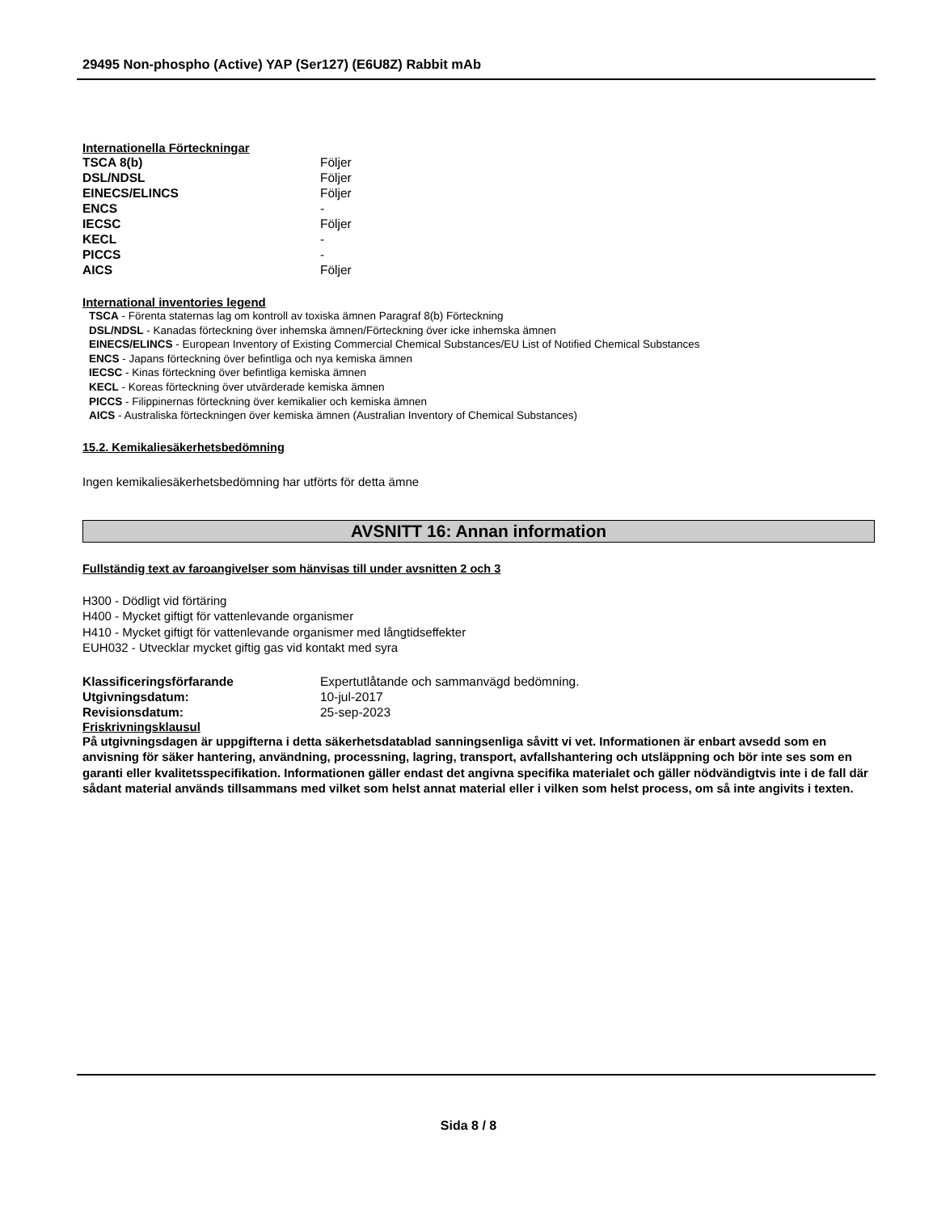29495 Non-phospho (Active) YAP (Ser127) (E6U8Z) Rabbit mAb
Internationella Förteckningar
| TSCA 8(b) | Följer |
| DSL/NDSL | Följer |
| EINECS/ELINCS | Följer |
| ENCS | - |
| IECSC | Följer |
| KECL | - |
| PICCS | - |
| AICS | Följer |
International inventories legend
TSCA - Förenta staternas lag om kontroll av toxiska ämnen Paragraf 8(b) Förteckning
DSL/NDSL - Kanadas förteckning över inhemska ämnen/Förteckning över icke inhemska ämnen
EINECS/ELINCS - European Inventory of Existing Commercial Chemical Substances/EU List of Notified Chemical Substances
ENCS - Japans förteckning över befintliga och nya kemiska ämnen
IECSC - Kinas förteckning över befintliga kemiska ämnen
KECL - Koreas förteckning över utvärderade kemiska ämnen
PICCS - Filippinernas förteckning över kemikalier och kemiska ämnen
AICS - Australiska förteckningen över kemiska ämnen (Australian Inventory of Chemical Substances)
15.2. Kemikaliesäkerhetsbedömning
Ingen kemikaliesäkerhetsbedömning har utförts för detta ämne
AVSNITT 16: Annan information
Fullständig text av faroangivelser som hänvisas till under avsnitten 2 och 3
H300 - Dödligt vid förtäring
H400 - Mycket giftigt för vattenlevande organismer
H410 - Mycket giftigt för vattenlevande organismer med långtidseffekter
EUH032 - Utvecklar mycket giftig gas vid kontakt med syra
| Klassificeringsförfarande | Expertutlåtande och sammanvägd bedömning. |
| Utgivningsdatum: | 10-jul-2017 |
| Revisionsdatum: | 25-sep-2023 |
Friskrivningsklausul
På utgivningsdagen är uppgifterna i detta säkerhetsdatablad sanningsenliga såvitt vi vet. Informationen är enbart avsedd som en anvisning för säker hantering, användning, processning, lagring, transport, avfallshantering och utsläppning och bör inte ses som en garanti eller kvalitetsspecifikation. Informationen gäller endast det angivna specifika materialet och gäller nödvändigtvis inte i de fall där sådant material används tillsammans med vilket som helst annat material eller i vilken som helst process, om så inte angivits i texten.
Sida 8 / 8